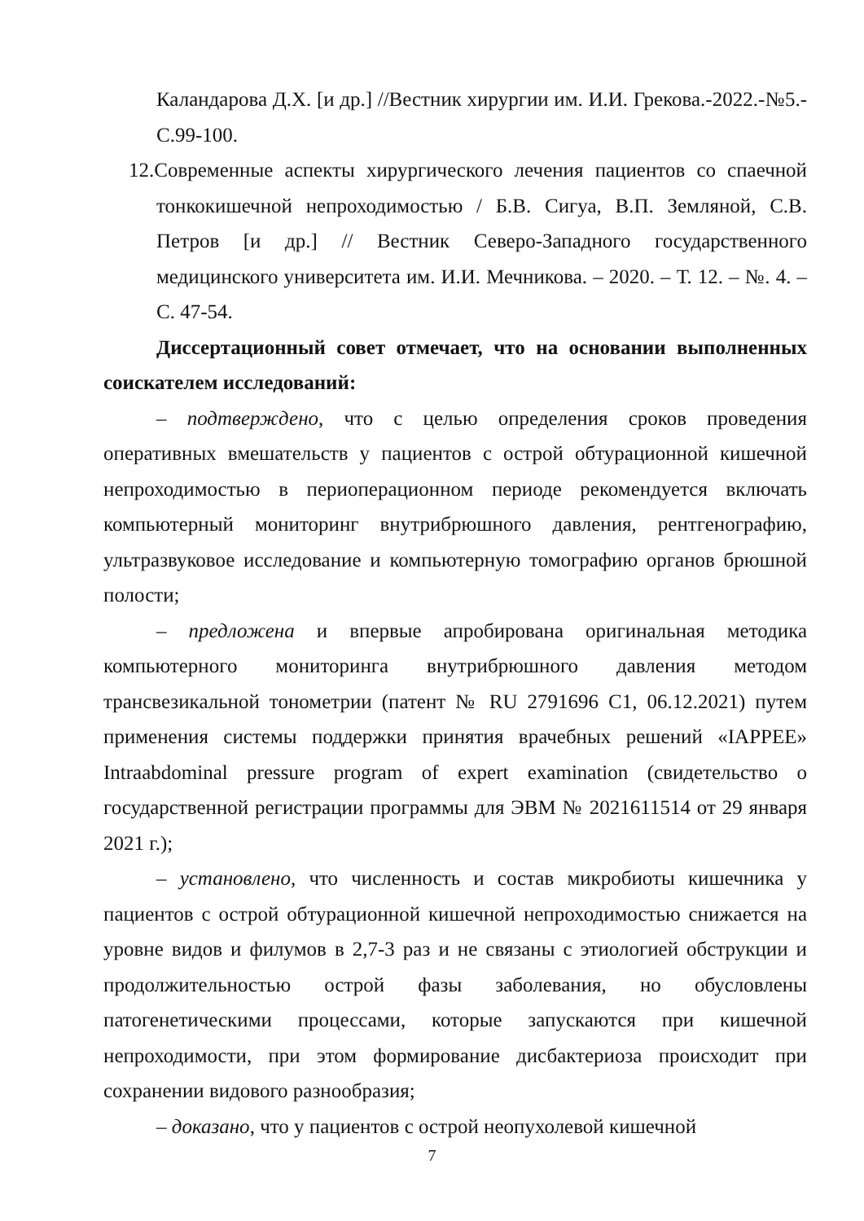Каландарова Д.Х. [и др.] //Вестник хирургии им. И.И. Грекова.-2022.-№5.-С.99-100.
12. Современные аспекты хирургического лечения пациентов со спаечной тонкокишечной непроходимостью / Б.В. Сигуа, В.П. Земляной, С.В. Петров [и др.] // Вестник Северо-Западного государственного медицинского университета им. И.И. Мечникова. – 2020. – Т. 12. – №. 4. – С. 47-54.
Диссертационный совет отмечает, что на основании выполненных соискателем исследований:
– подтверждено, что с целью определения сроков проведения оперативных вмешательств у пациентов с острой обтурационной кишечной непроходимостью в периоперационном периоде рекомендуется включать компьютерный мониторинг внутрибрюшного давления, рентгенографию, ультразвуковое исследование и компьютерную томографию органов брюшной полости;
– предложена и впервые апробирована оригинальная методика компьютерного мониторинга внутрибрюшного давления методом трансвезикальной тонометрии (патент № RU 2791696 C1, 06.12.2021) путем применения системы поддержки принятия врачебных решений «IAPPEE» Intraabdominal pressure program of expert examination (свидетельство о государственной регистрации программы для ЭВМ № 2021611514 от 29 января 2021 г.);
– установлено, что численность и состав микробиоты кишечника у пациентов с острой обтурационной кишечной непроходимостью снижается на уровне видов и филумов в 2,7-3 раз и не связаны с этиологией обструкции и продолжительностью острой фазы заболевания, но обусловлены патогенетическими процессами, которые запускаются при кишечной непроходимости, при этом формирование дисбактериоза происходит при сохранении видового разнообразия;
– доказано, что у пациентов с острой неопухолевой кишечной
7